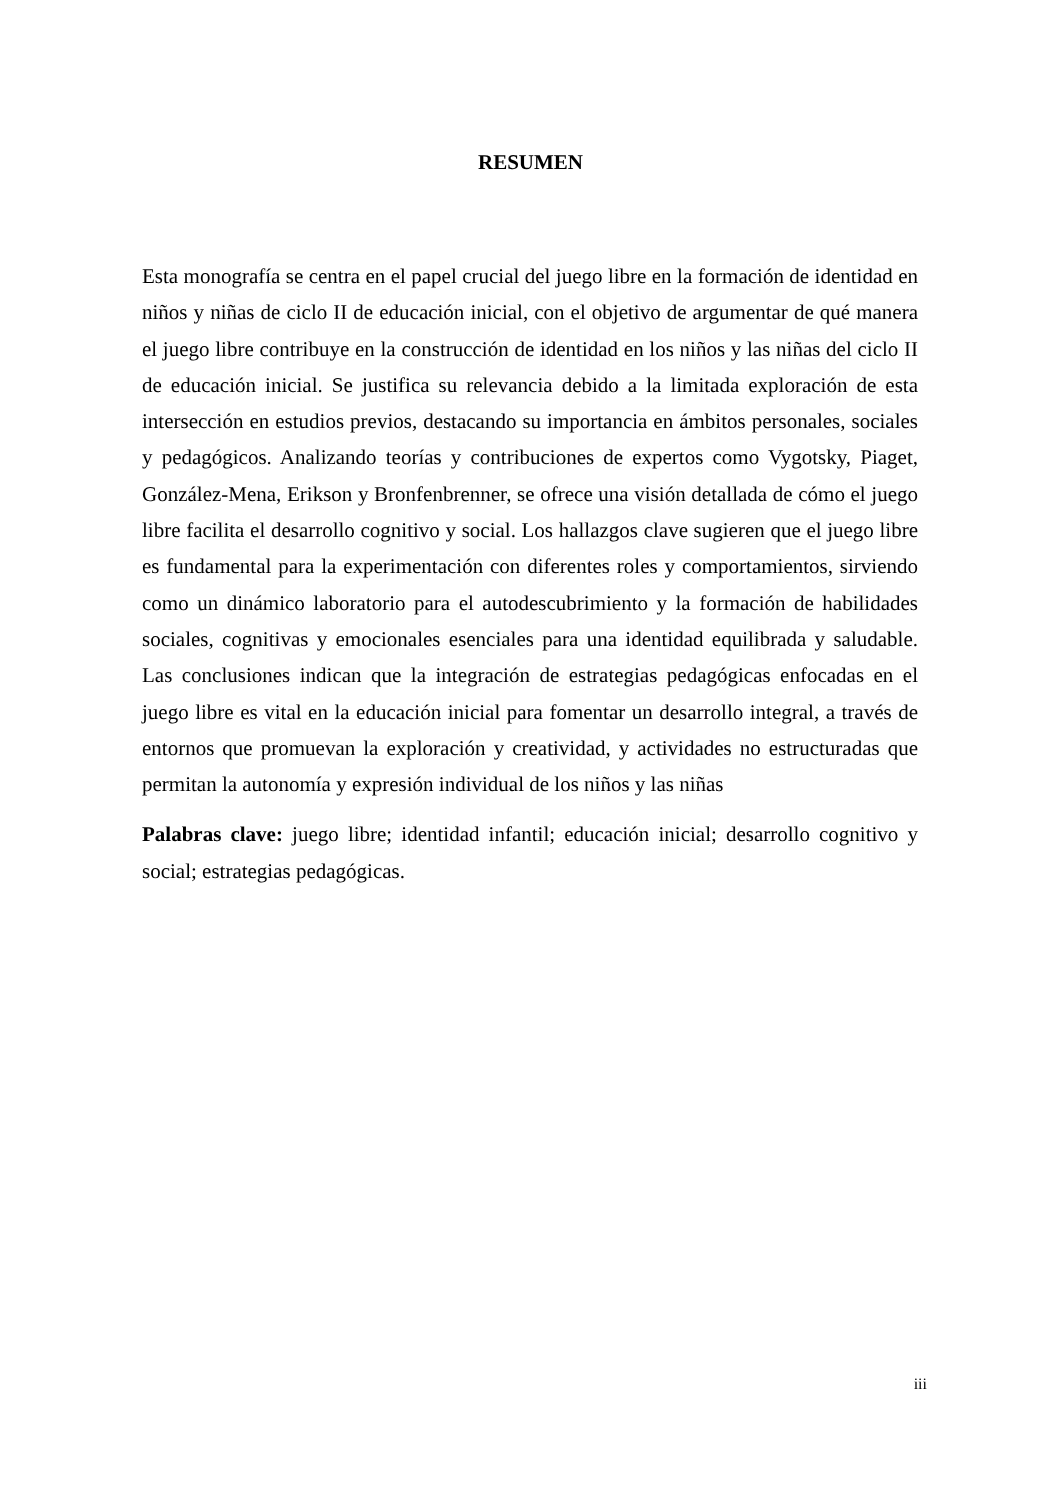RESUMEN
Esta monografía se centra en el papel crucial del juego libre en la formación de identidad en niños y niñas de ciclo II de educación inicial, con el objetivo de argumentar de qué manera el juego libre contribuye en la construcción de identidad en los niños y las niñas del ciclo II de educación inicial. Se justifica su relevancia debido a la limitada exploración de esta intersección en estudios previos, destacando su importancia en ámbitos personales, sociales y pedagógicos. Analizando teorías y contribuciones de expertos como Vygotsky, Piaget, González-Mena, Erikson y Bronfenbrenner, se ofrece una visión detallada de cómo el juego libre facilita el desarrollo cognitivo y social. Los hallazgos clave sugieren que el juego libre es fundamental para la experimentación con diferentes roles y comportamientos, sirviendo como un dinámico laboratorio para el autodescubrimiento y la formación de habilidades sociales, cognitivas y emocionales esenciales para una identidad equilibrada y saludable. Las conclusiones indican que la integración de estrategias pedagógicas enfocadas en el juego libre es vital en la educación inicial para fomentar un desarrollo integral, a través de entornos que promuevan la exploración y creatividad, y actividades no estructuradas que permitan la autonomía y expresión individual de los niños y las niñas
Palabras clave: juego libre; identidad infantil; educación inicial; desarrollo cognitivo y social; estrategias pedagógicas.
iii